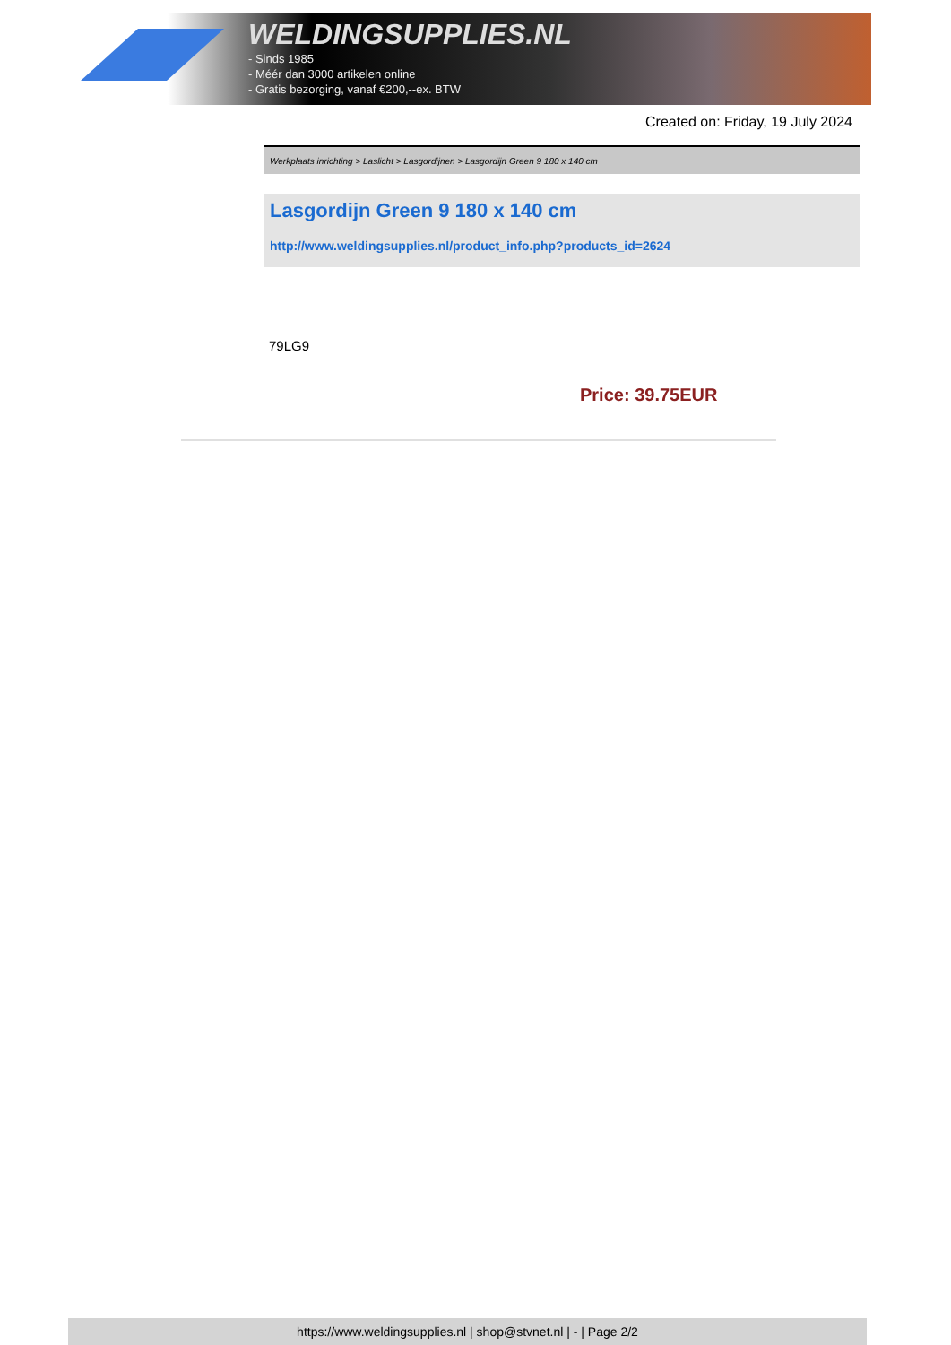WELDINGSUPPLIES.NL
- Sinds 1985
- Méér dan 3000 artikelen online
- Gratis bezorging, vanaf €200,--ex. BTW
Created on: Friday, 19 July 2024
Werkplaats inrichting > Laslicht > Lasgordijnen > Lasgordijn Green 9 180 x 140 cm
Lasgordijn Green 9 180 x 140 cm
http://www.weldingsupplies.nl/product_info.php?products_id=2624
79LG9
Price: 39.75EUR
https://www.weldingsupplies.nl | shop@stvnet.nl | - | Page 2/2